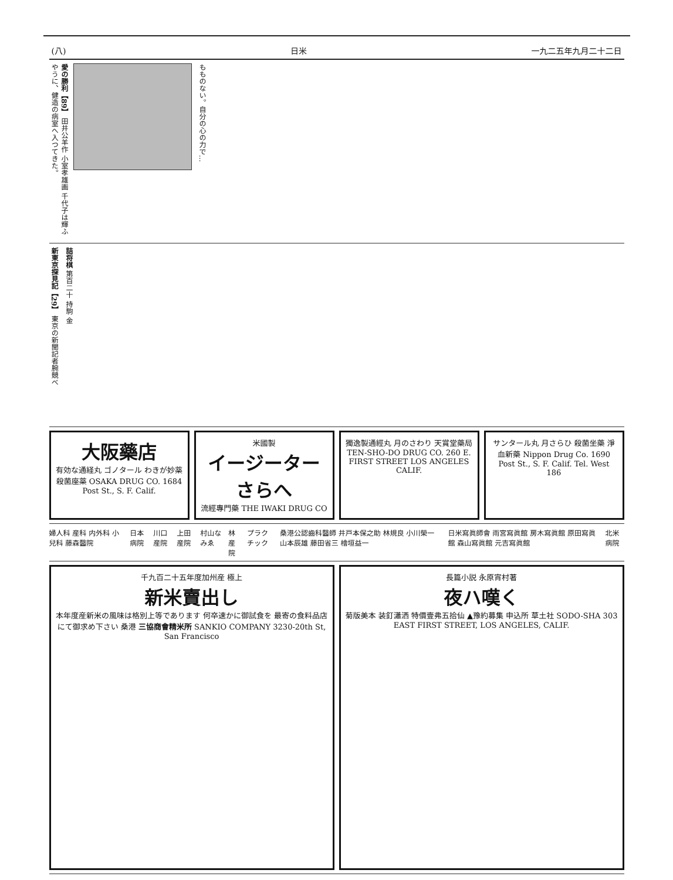(八) 日米 一九二五年九月二十二日
愛の勝利【89】 田井公羊作 小室孝雄画 千代子は輝ふやうに、健造の病室へ入つてきた。
もものない。自分の心の力で…
新東京探見記【29】 東京の新聞記者腕競べ
詰将棋 第百二十 持駒 金
大阪藥店
有効な通経丸 ゴノタール わきが妙薬 殺菌座薬 OSAKA DRUG CO. 1684 Post St., S. F. Calif.
米國製
イージーターさらへ
流經專門藥 THE IWAKI DRUG CO
獨逸製通經丸 月のさわり 天賞堂藥局 TEN-SHO-DO DRUG CO. 260 E. FIRST STREET LOS ANGELES CALIF.
サンタール丸 月さらひ 殺菌坐藥 淨血新藥 Nippon Drug Co. 1690 Post St., S. F. Calif. Tel. West 186
婦人科 産科 内外科 小兒科 藤森醫院 日本病院 川口産院 上田産院 村山なみゑ 林産院 プラクチック 桑港公認齒科醫師 井戸本保之助 林規良 小川榮一 山本辰雄 藤田省三 檜垣益一
日米寫眞師會 雨宮寫眞館 房木寫眞館 原田寫眞館 森山寫眞館 元吉寫眞館
北米病院
千九百二十五年度加州産 極上
新米賣出し
本年度産新米の風味は格別上等であります 何卒速かに御試食を 最寄の食料品店にて御求め下さい 桑港 三協商會精米所 SANKIO COMPANY 3230-20th St, San Francisco
長篇小説 永原宵村著
夜ハ嘆く
菊版美本 装釘瀟洒 特價壹弗五拾仙 ▲豫約募集 申込所 草土社 SODO-SHA 303 EAST FIRST STREET, LOS ANGELES, CALIF.